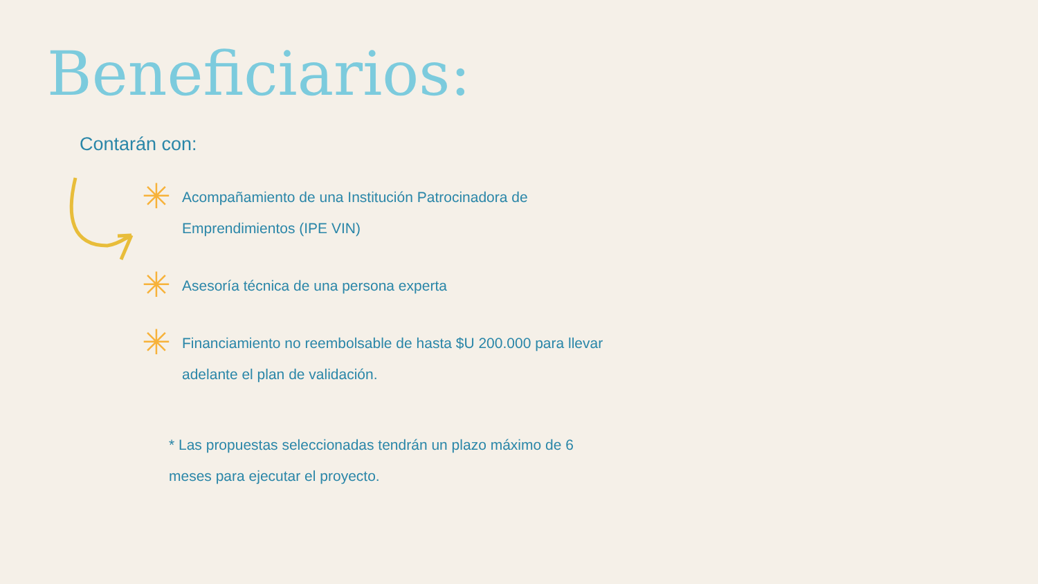Beneficiarios:
Contarán con:
✳ Acompañamiento de una Institución Patrocinadora de Emprendimientos (IPE VIN)
✳ Asesoría técnica de una persona experta
✳ Financiamiento no reembolsable de hasta $U 200.000 para llevar adelante el plan de validación.
* Las propuestas seleccionadas tendrán un plazo máximo de 6 meses para ejecutar el proyecto.